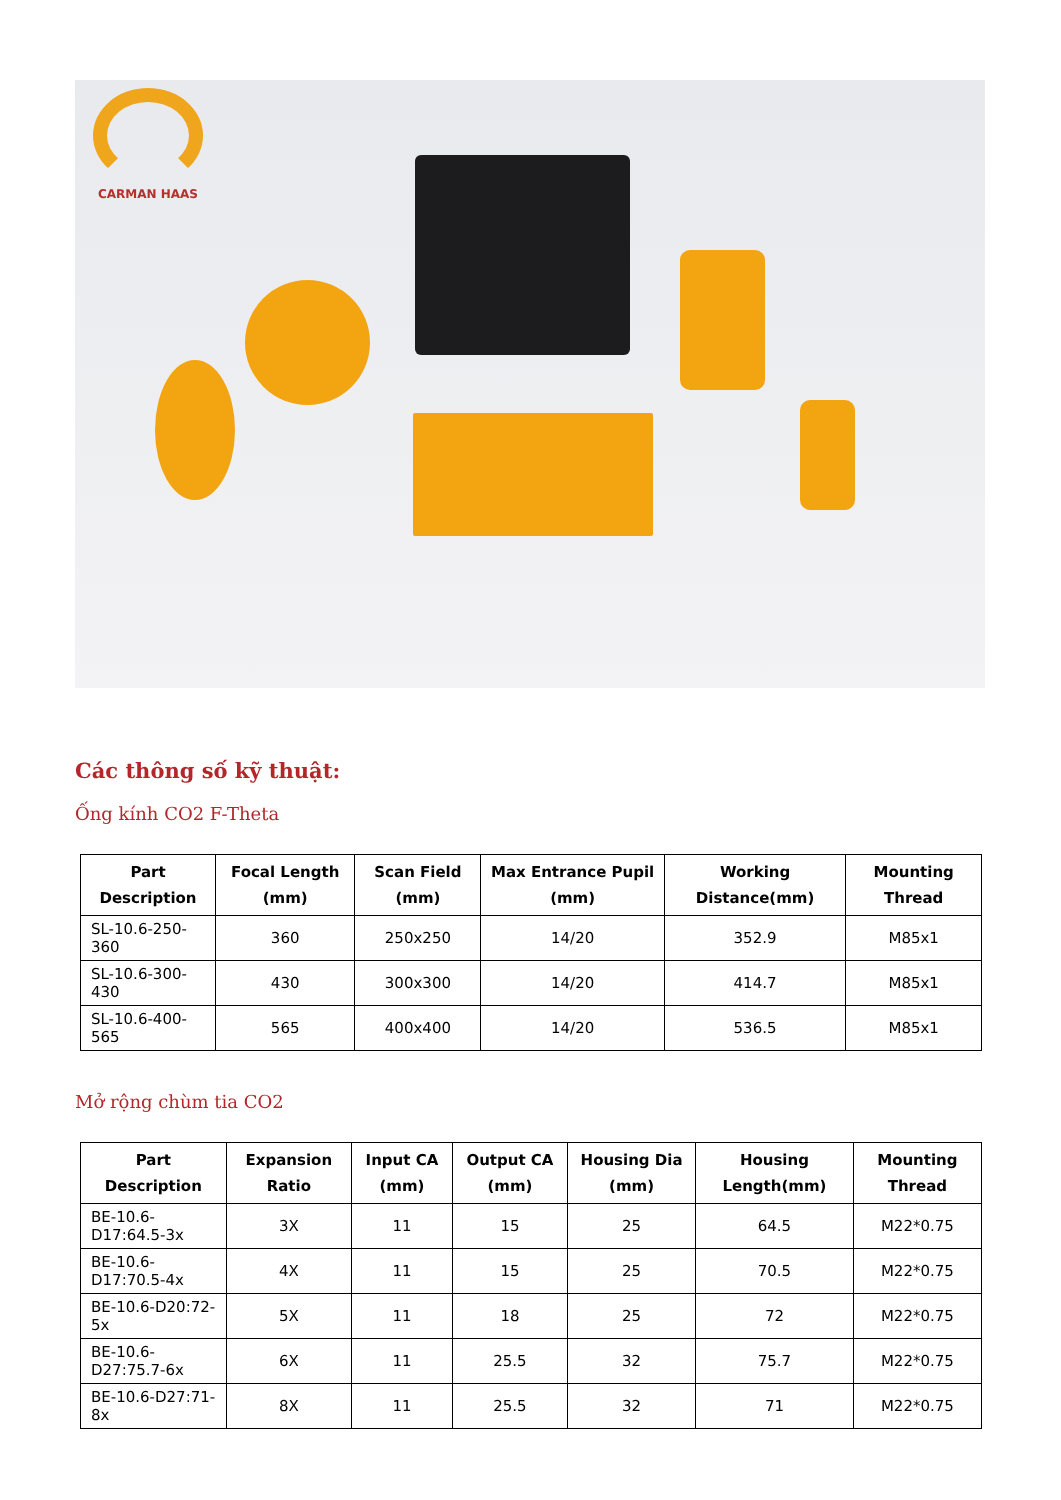CARMAN HAAS
Các thông số kỹ thuật:
Ống kính CO2 F-Theta
| Part Description | Focal Length (mm) | Scan Field (mm) | Max Entrance Pupil (mm) | Working Distance(mm) | Mounting Thread |
| --- | --- | --- | --- | --- | --- |
| SL-10.6-250-360 | 360 | 250x250 | 14/20 | 352.9 | M85x1 |
| SL-10.6-300-430 | 430 | 300x300 | 14/20 | 414.7 | M85x1 |
| SL-10.6-400-565 | 565 | 400x400 | 14/20 | 536.5 | M85x1 |
Mở rộng chùm tia CO2
| Part Description | Expansion Ratio | Input CA (mm) | Output CA (mm) | Housing Dia (mm) | Housing Length(mm) | Mounting Thread |
| --- | --- | --- | --- | --- | --- | --- |
| BE-10.6-D17:64.5-3x | 3X | 11 | 15 | 25 | 64.5 | M22*0.75 |
| BE-10.6-D17:70.5-4x | 4X | 11 | 15 | 25 | 70.5 | M22*0.75 |
| BE-10.6-D20:72-5x | 5X | 11 | 18 | 25 | 72 | M22*0.75 |
| BE-10.6-D27:75.7-6x | 6X | 11 | 25.5 | 32 | 75.7 | M22*0.75 |
| BE-10.6-D27:71-8x | 8X | 11 | 25.5 | 32 | 71 | M22*0.75 |